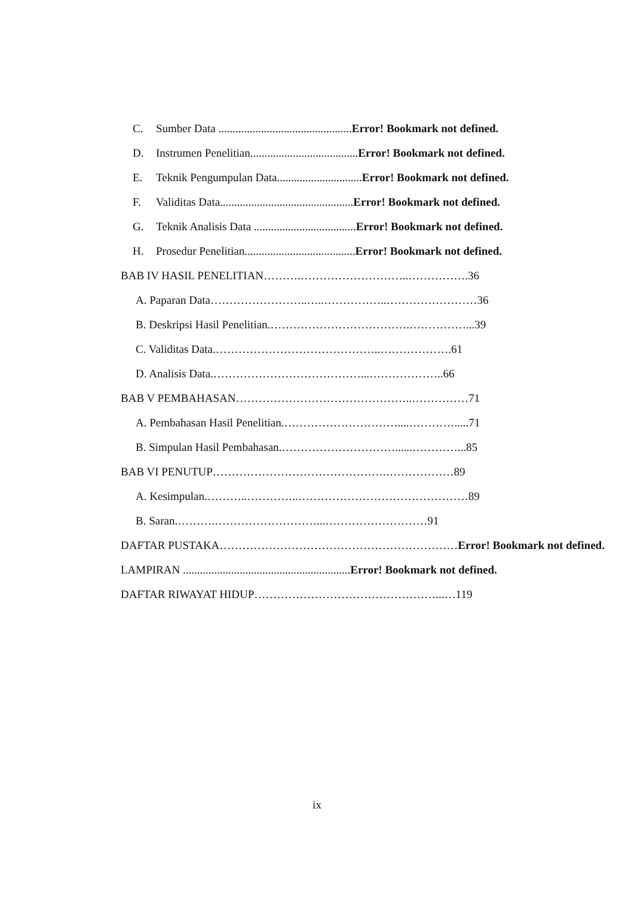C. Sumber Data ...............................................Error! Bookmark not defined.
D. Instrumen Penelitian......................................Error! Bookmark not defined.
E. Teknik Pengumpulan Data..............................Error! Bookmark not defined.
F. Validitas Data...............................................Error! Bookmark not defined.
G. Teknik Analisis Data ....................................Error! Bookmark not defined.
H. Prosedur Penelitian.......................................Error! Bookmark not defined.
BAB IV HASIL PENELITIAN……….………………………..…………….36
A. Paparan Data……………………..…..……………..……………………36
B. Deskripsi Hasil Penelitian.……………………………….……………...39
C. Validitas Data.……………………………………..……………….61
D. Analisis Data.…………………………………...………………..66
BAB V PEMBAHASAN………………………………………..……………71
A. Pembahasan Hasil Penelitian.…………………………....………….....71
B. Simpulan Hasil Pembahasan.…………………………......…………...85
BAB VI PENUTUP……………………………………….………………89
A. Kesimpulan.………..…………..………………………………………89
B. Saran.……….………………………...………………………91
DAFTAR PUSTAKA………………………………………………………Error! Bookmark not defined.
LAMPIRAN ...........................................................Error! Bookmark not defined.
DAFTAR RIWAYAT HIDUP…………………………………………...…119
ix